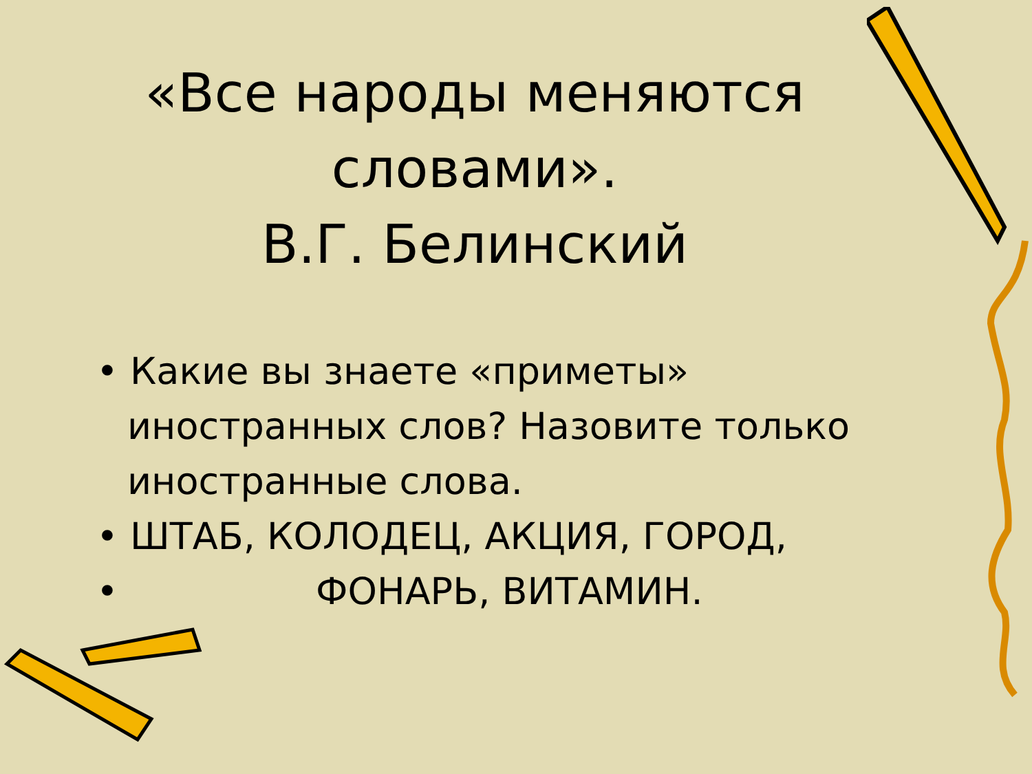«Все народы меняются словами».
В.Г. Белинский
• Какие вы знаете «приметы» иностранных слов? Назовите только иностранные слова.
• ШТАБ, КОЛОДЕЦ, АКЦИЯ, ГОРОД,
• ФОНАРЬ, ВИТАМИН.